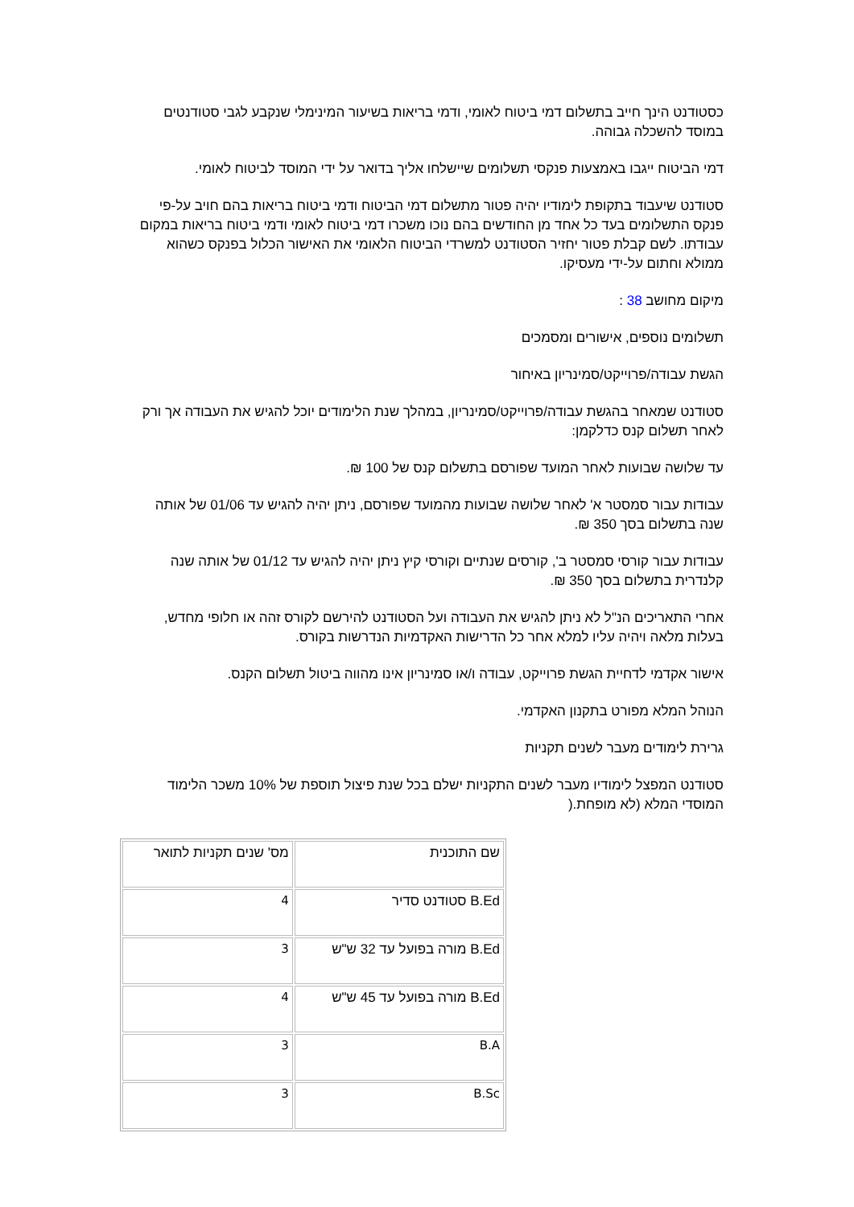כסטודנט הינך חייב בתשלום דמי ביטוח לאומי, ודמי בריאות בשיעור המינימלי שנקבע לגבי סטודנטים במוסד להשכלה גבוהה.
דמי הביטוח ייגבו באמצעות פנקסי תשלומים שיישלחו אליך בדואר על ידי המוסד לביטוח לאומי.
סטודנט שיעבוד בתקופת לימודיו יהיה פטור מתשלום דמי הביטוח ודמי ביטוח בריאות בהם חויב על-פי פנקס התשלומים בעד כל אחד מן החודשים בהם נוכו משכרו דמי ביטוח לאומי ודמי ביטוח בריאות במקום עבודתו. לשם קבלת פטור יחזיר הסטודנט למשרדי הביטוח הלאומי את האישור הכלול בפנקס כשהוא ממולא וחתום על-ידי מעסיקו.
מיקום מחושב 38 :
תשלומים נוספים, אישורים ומסמכים
הגשת עבודה/פרוייקט/סמינריון באיחור
סטודנט שמאחר בהגשת עבודה/פרוייקט/סמינריון, במהלך שנת הלימודים יוכל להגיש את העבודה אך ורק לאחר תשלום קנס כדלקמן:
עד שלושה שבועות לאחר המועד שפורסם בתשלום קנס של 100 ₪.
עבודות עבור סמסטר א' לאחר שלושה שבועות מהמועד שפורסם, ניתן יהיה להגיש עד 01/06 של אותה שנה בתשלום בסך 350 ₪.
עבודות עבור קורסי סמסטר ב', קורסים שנתיים וקורסי קיץ ניתן יהיה להגיש עד 01/12 של אותה שנה קלנדרית בתשלום בסך 350 ₪.
אחרי התאריכים הנ"ל לא ניתן להגיש את העבודה ועל הסטודנט להירשם לקורס זהה או חלופי מחדש, בעלות מלאה ויהיה עליו למלא אחר כל הדרישות האקדמיות הנדרשות בקורס.
אישור אקדמי לדחיית הגשת פרוייקט, עבודה ו/או סמינריון אינו מהווה ביטול תשלום הקנס.
הנוהל המלא מפורט בתקנון האקדמי.
גרירת לימודים מעבר לשנים תקניות
סטודנט המפצל לימודיו מעבר לשנים התקניות ישלם בכל שנת פיצול תוספת של 10% משכר הלימוד המוסדי המלא (לא מופחת.(
| שם התוכנית | מס' שנים תקניות לתואר |
| B.Ed סטודנט סדיר | 4 |
| B.Ed מורה בפועל עד 32 ש"ש | 3 |
| B.Ed מורה בפועל עד 45 ש"ש | 4 |
| B.A | 3 |
| B.Sc | 3 |